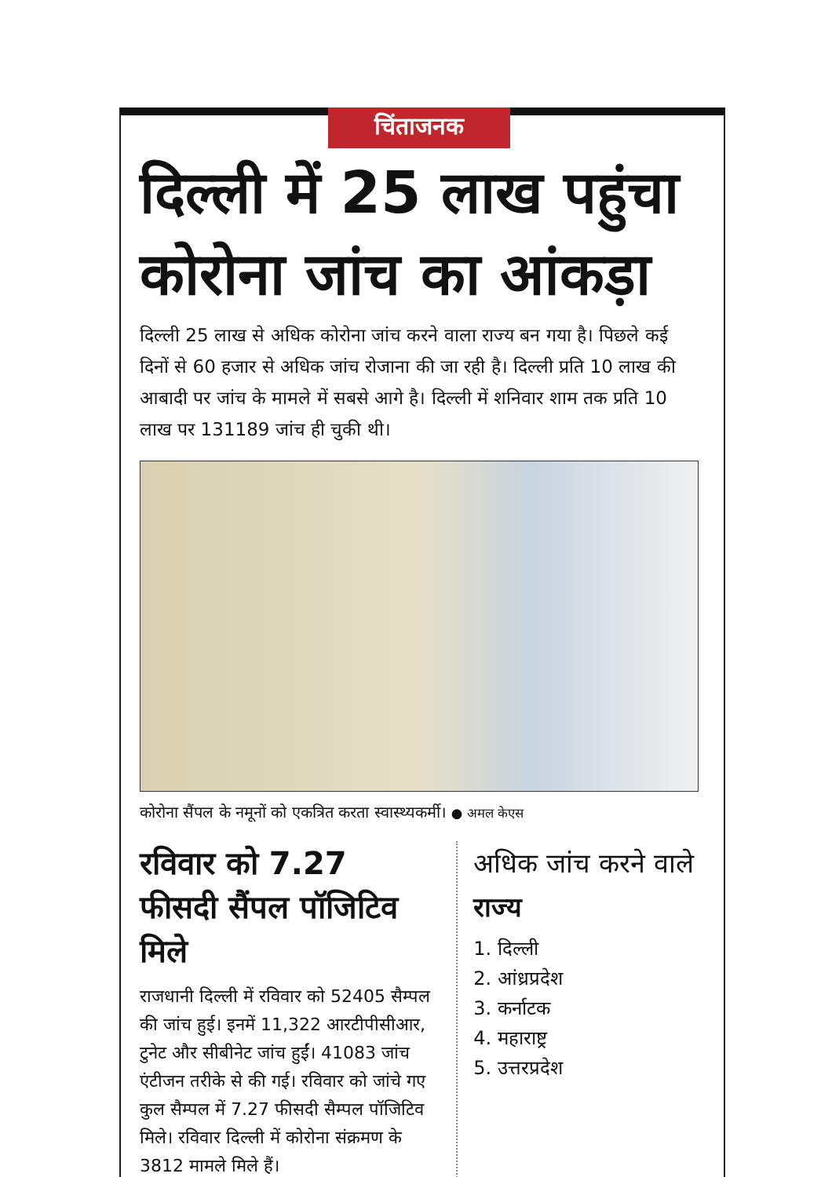चिंताजनक
दिल्ली में 25 लाख पहुंचा कोरोना जांच का आंकड़ा
दिल्ली 25 लाख से अधिक कोरोना जांच करने वाला राज्य बन गया है। पिछले कई दिनों से 60 हजार से अधिक जांच रोजाना की जा रही है। दिल्ली प्रति 10 लाख की आबादी पर जांच के मामले में सबसे आगे है। दिल्ली में शनिवार शाम तक प्रति 10 लाख पर 131189 जांच ही चुकी थी।
कोरोना सैंपल के नमूनों को एकत्रित करता स्वास्थ्यकर्मी। ● अमल केएस
रविवार को 7.27 फीसदी सैंपल पॉजिटिव मिले
राजधानी दिल्ली में रविवार को 52405 सैम्पल की जांच हुई। इनमें 11,322 आरटीपीसीआर, टुनेट और सीबीनेट जांच हुईं। 41083 जांच एंटीजन तरीके से की गई। रविवार को जांचे गए कुल सैम्पल में 7.27 फीसदी सैम्पल पॉजिटिव मिले। रविवार दिल्ली में कोरोना संक्रमण के 3812 मामले मिले हैं।
अधिक जांच करने वाले राज्य
1. दिल्ली
2. आंध्रप्रदेश
3. कर्नाटक
4. महाराष्ट्र
5. उत्तरप्रदेश